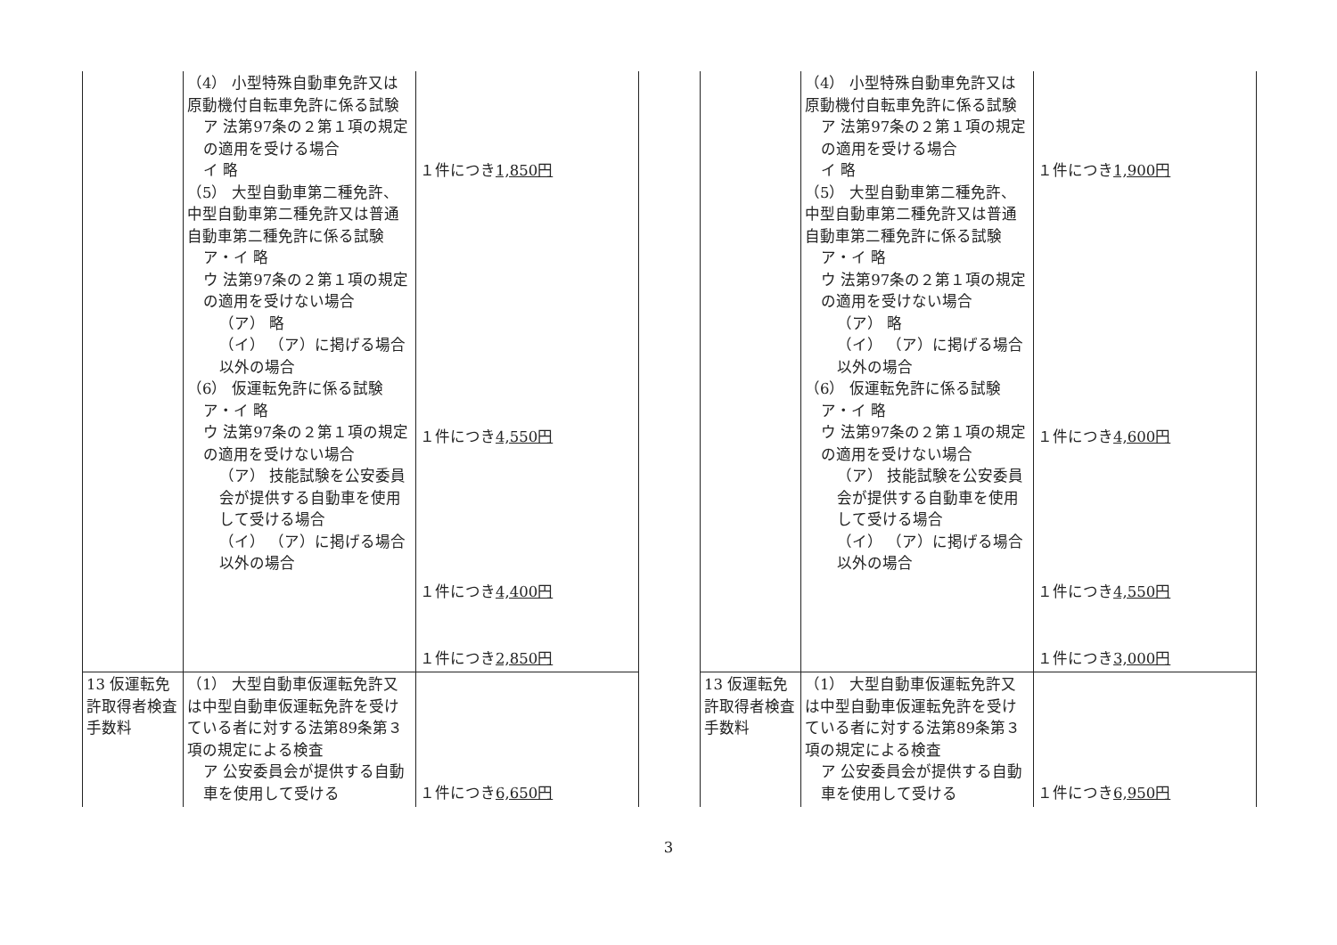| | （4） 小型特殊自動車免許又は原動機付自転車免許に係る試験 ア 法第97条の２第１項の規定の適用を受ける場合 イ 略 （5） 大型自動車第二種免許、中型自動車第二種免許又は普通自動車第二種免許に係る試験 ア・イ 略 ウ 法第97条の２第１項の規定の適用を受けない場合 （ア） 略 （イ） （ア）に掲げる場合以外の場合 （6） 仮運転免許に係る試験 ア・イ 略 ウ 法第97条の２第１項の規定の適用を受けない場合 （ア） 技能試験を公安委員会が提供する自動車を使用して受ける場合 （イ） （ア）に掲げる場合以外の場合 | １件につき 1,850円 １件につき 4,550円 １件につき 4,400円 １件につき 2,850円 |
| 13 仮運転免許取得者検査手数料 | （1） 大型自動車仮運転免許又は中型自動車仮運転免許を受けている者に対する法第89条第３項の規定による検査 ア 公安委員会が提供する自動車を使用して受ける | １件につき 6,650円 |
| | （4） 小型特殊自動車免許又は原動機付自転車免許に係る試験 ア 法第97条の２第１項の規定の適用を受ける場合 イ 略 （5） 大型自動車第二種免許、中型自動車第二種免許又は普通自動車第二種免許に係る試験 ア・イ 略 ウ 法第97条の２第１項の規定の適用を受けない場合 （ア） 略 （イ） （ア）に掲げる場合以外の場合 （6） 仮運転免許に係る試験 ア・イ 略 ウ 法第97条の２第１項の規定の適用を受けない場合 （ア） 技能試験を公安委員会が提供する自動車を使用して受ける場合 （イ） （ア）に掲げる場合以外の場合 | １件につき 1,900円 １件につき 4,600円 １件につき 4,550円 １件につき 3,000円 |
| 13 仮運転免許取得者検査手数料 | （1） 大型自動車仮運転免許又は中型自動車仮運転免許を受けている者に対する法第89条第３項の規定による検査 ア 公安委員会が提供する自動車を使用して受ける | １件につき 6,950円 |
3